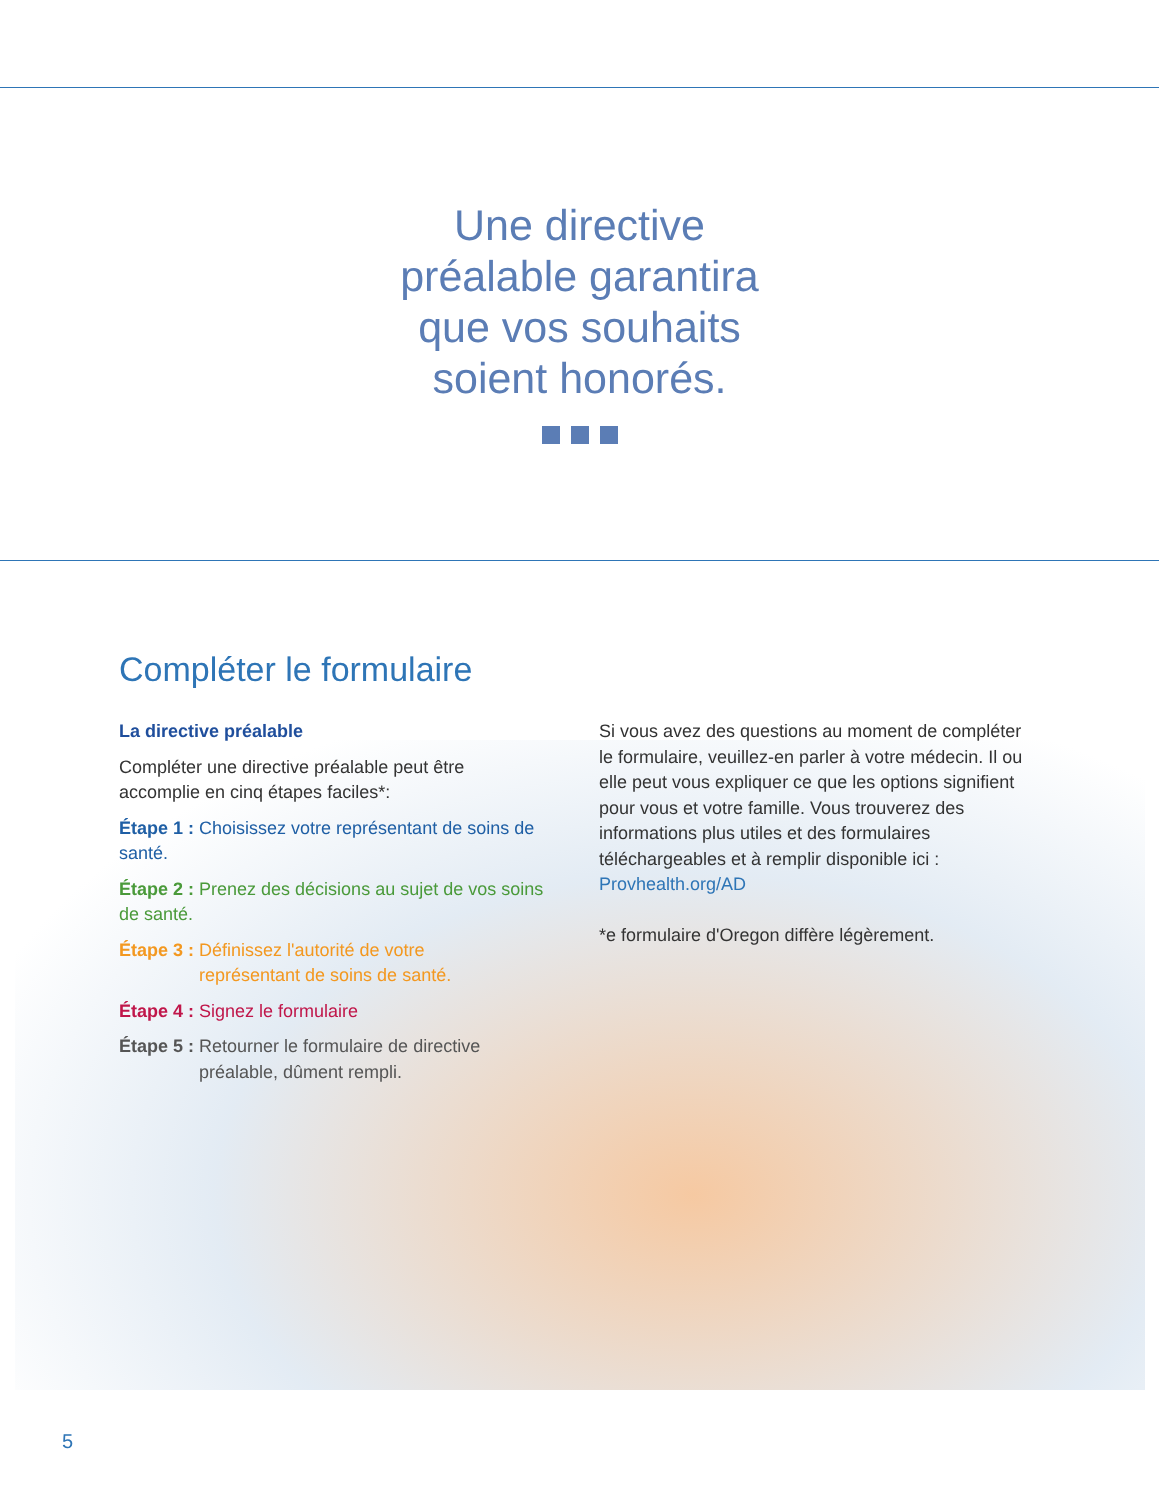Une directive
préalable garantira
que vos souhaits
soient honorés.
Compléter le formulaire
La directive préalable
Compléter une directive préalable peut être accomplie en cinq étapes faciles*:
Étape 1 : Choisissez votre représentant de soins de santé.
Étape 2 : Prenez des décisions au sujet de vos soins de santé.
Étape 3 : Définissez l'autorité de votre
représentant de soins de santé.
Étape 4 : Signez le formulaire
Étape 5 : Retourner le formulaire de directive
préalable, dûment rempli.
Si vous avez des questions au moment de compléter le formulaire, veuillez-en parler à votre médecin. Il ou elle peut vous expliquer ce que les options signifient pour vous et votre famille. Vous trouverez des informations plus utiles et des formulaires téléchargeables et à remplir disponible ici :
Provhealth.org/AD
*e formulaire d'Oregon diffère légèrement.
5